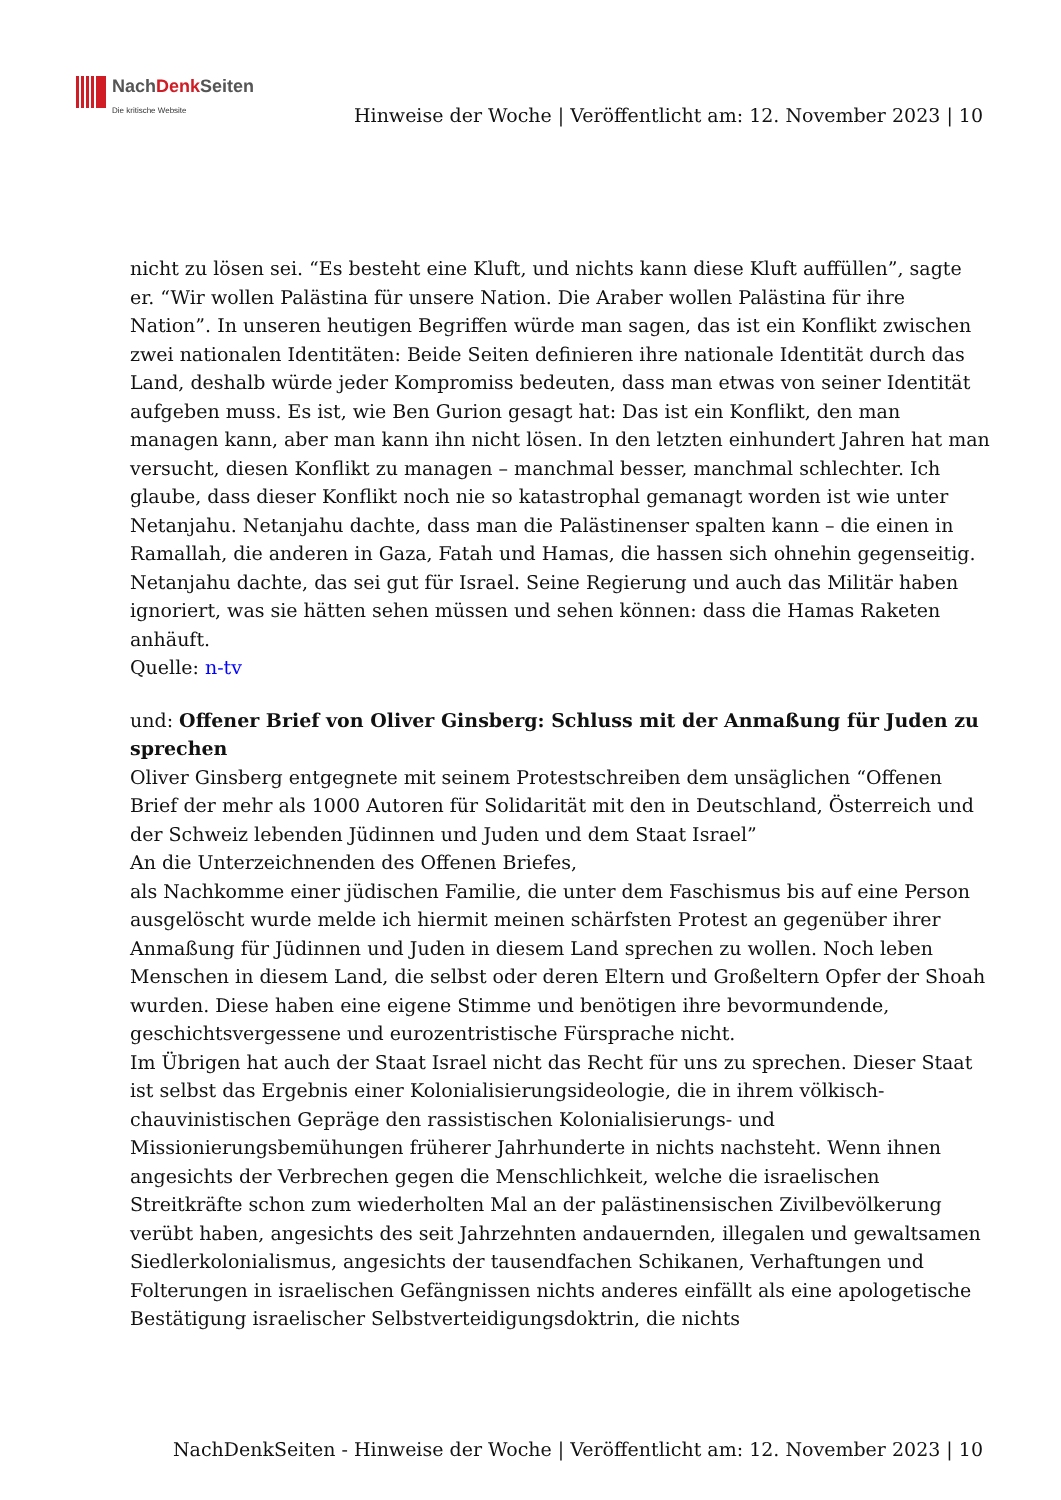NachDenk Seiten
Die kritische Website
Hinweise der Woche | Veröffentlicht am: 12. November 2023 | 10
nicht zu lösen sei. “Es besteht eine Kluft, und nichts kann diese Kluft auffüllen”, sagte er. “Wir wollen Palästina für unsere Nation. Die Araber wollen Palästina für ihre Nation”. In unseren heutigen Begriffen würde man sagen, das ist ein Konflikt zwischen zwei nationalen Identitäten: Beide Seiten definieren ihre nationale Identität durch das Land, deshalb würde jeder Kompromiss bedeuten, dass man etwas von seiner Identität aufgeben muss. Es ist, wie Ben Gurion gesagt hat: Das ist ein Konflikt, den man managen kann, aber man kann ihn nicht lösen. In den letzten einhundert Jahren hat man versucht, diesen Konflikt zu managen – manchmal besser, manchmal schlechter. Ich glaube, dass dieser Konflikt noch nie so katastrophal gemanagt worden ist wie unter Netanjahu. Netanjahu dachte, dass man die Palästinenser spalten kann – die einen in Ramallah, die anderen in Gaza, Fatah und Hamas, die hassen sich ohnehin gegenseitig. Netanjahu dachte, das sei gut für Israel. Seine Regierung und auch das Militär haben ignoriert, was sie hätten sehen müssen und sehen können: dass die Hamas Raketen anhäuft.
Quelle: n-tv
und: Offener Brief von Oliver Ginsberg: Schluss mit der Anmaßung für Juden zu sprechen
Oliver Ginsberg entgegnete mit seinem Protestschreiben dem unsäglichen “Offenen Brief der mehr als 1000 Autoren für Solidarität mit den in Deutschland, Österreich und der Schweiz lebenden Jüdinnen und Juden und dem Staat Israel”
An die Unterzeichnenden des Offenen Briefes,
als Nachkomme einer jüdischen Familie, die unter dem Faschismus bis auf eine Person ausgelöscht wurde melde ich hiermit meinen schärfsten Protest an gegenüber ihrer Anmaßung für Jüdinnen und Juden in diesem Land sprechen zu wollen. Noch leben Menschen in diesem Land, die selbst oder deren Eltern und Großeltern Opfer der Shoah wurden. Diese haben eine eigene Stimme und benötigen ihre bevormundende, geschichtsvergessene und eurozentristische Fürsprache nicht.
Im Übrigen hat auch der Staat Israel nicht das Recht für uns zu sprechen. Dieser Staat ist selbst das Ergebnis einer Kolonialisierungsideologie, die in ihrem völkisch-chauvinistischen Gepräge den rassistischen Kolonialisierungs- und Missionierungsbemühungen früherer Jahrhunderte in nichts nachsteht. Wenn ihnen angesichts der Verbrechen gegen die Menschlichkeit, welche die israelischen Streitkräfte schon zum wiederholten Mal an der palästinensischen Zivilbevölkerung verübt haben, angesichts des seit Jahrzehnten andauernden, illegalen und gewaltsamen Siedlerkolonialismus, angesichts der tausendfachen Schikanen, Verhaftungen und Folterungen in israelischen Gefängnissen nichts anderes einfällt als eine apologetische Bestätigung israelischer Selbstverteidigungsdoktrin, die nichts
NachDenkSeiten - Hinweise der Woche | Veröffentlicht am: 12. November 2023 | 10